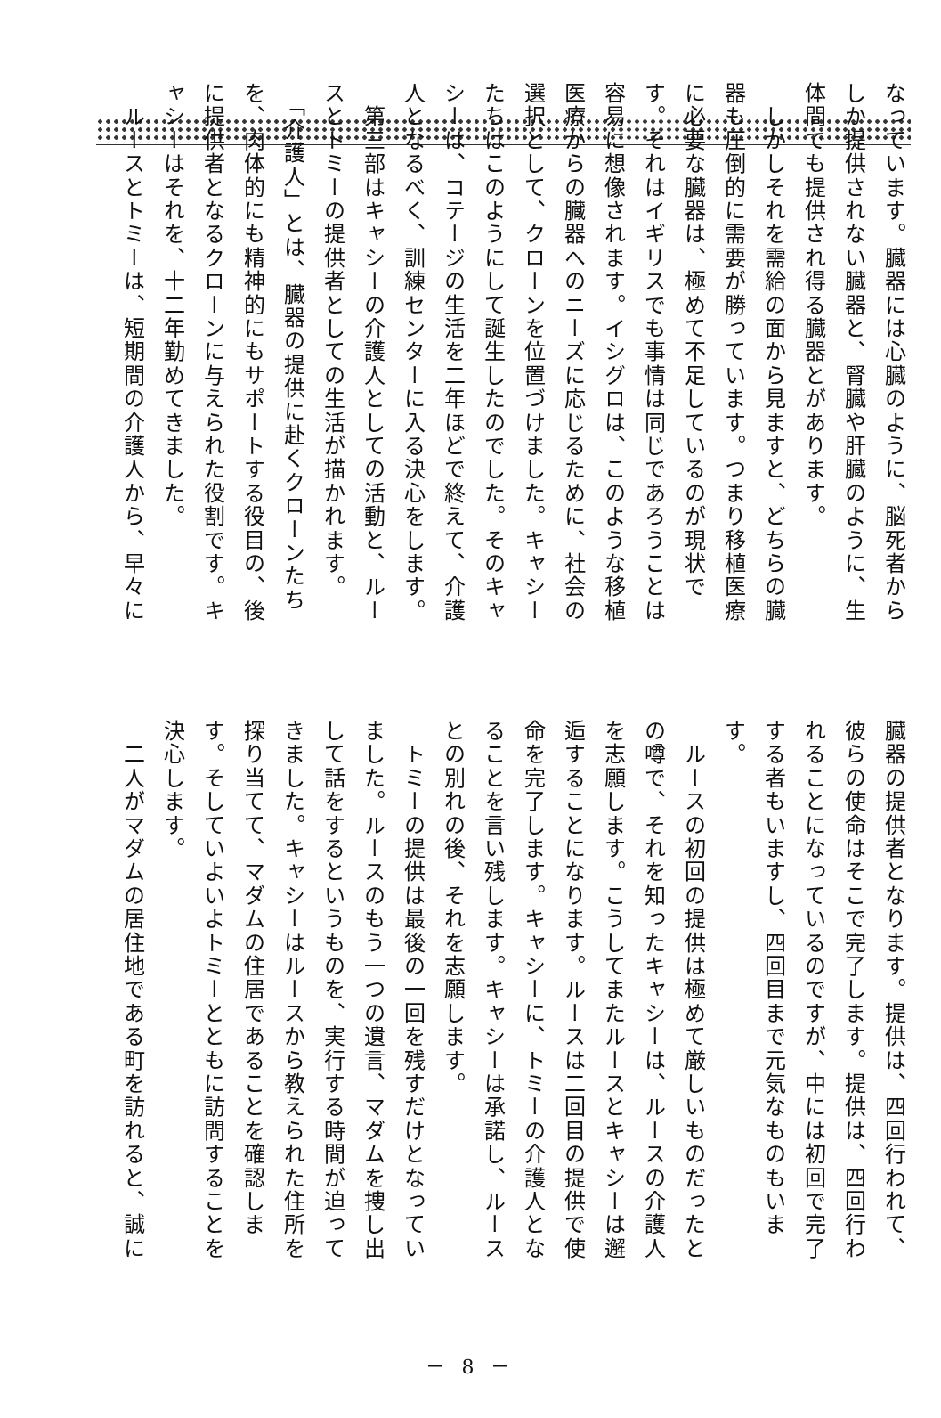なっています。臓器には心臓のように、脳死者から
しか提供されない臓器と、腎臓や肝臓のように、生
体間でも提供され得る臓器とがあります。
　しかしそれを需給の面から見ますと、どちらの臓
器も圧倒的に需要が勝っています。つまり移植医療
に必要な臓器は、極めて不足しているのが現状で
す。それはイギリスでも事情は同じであろうことは
容易に想像されます。イシグロは、このような移植
医療からの臓器へのニーズに応じるために、社会の
選択として、クローンを位置づけました。キャシー
たちはこのようにして誕生したのでした。そのキャ
シーは、コテージの生活を二年ほどで終えて、介護
人となるべく、訓練センターに入る決心をします。
　第三部はキャシーの介護人としての活動と、ルー
スとトミーの提供者としての生活が描かれます。
　「介護人」とは、臓器の提供に赴くクローンたち
を、肉体的にも精神的にもサポートする役目の、後
に提供者となるクローンに与えられた役割です。キ
ャシーはそれを、十二年勤めてきました。
　ルースとトミーは、短期間の介護人から、早々に
臓器の提供者となります。提供は、四回行われて、
彼らの使命はそこで完了します。提供は、四回行わ
れることになっているのですが、中には初回で完了
する者もいますし、四回目まで元気なものもいま
す。
　ルースの初回の提供は極めて厳しいものだったと
の噂で、それを知ったキャシーは、ルースの介護人
を志願します。こうしてまたルースとキャシーは邂
逅することになります。ルースは二回目の提供で使
命を完了します。キャシーに、トミーの介護人とな
ることを言い残します。キャシーは承諾し、ルース
との別れの後、それを志願します。
　トミーの提供は最後の一回を残すだけとなってい
ました。ルースのもう一つの遺言、マダムを捜し出
して話をするというものを、実行する時間が迫って
きました。キャシーはルースから教えられた住所を
探り当てて、マダムの住居であることを確認しま
す。そしていよいよトミーとともに訪問することを
決心します。
　二人がマダムの居住地である町を訪れると、誠に
－ 8 －